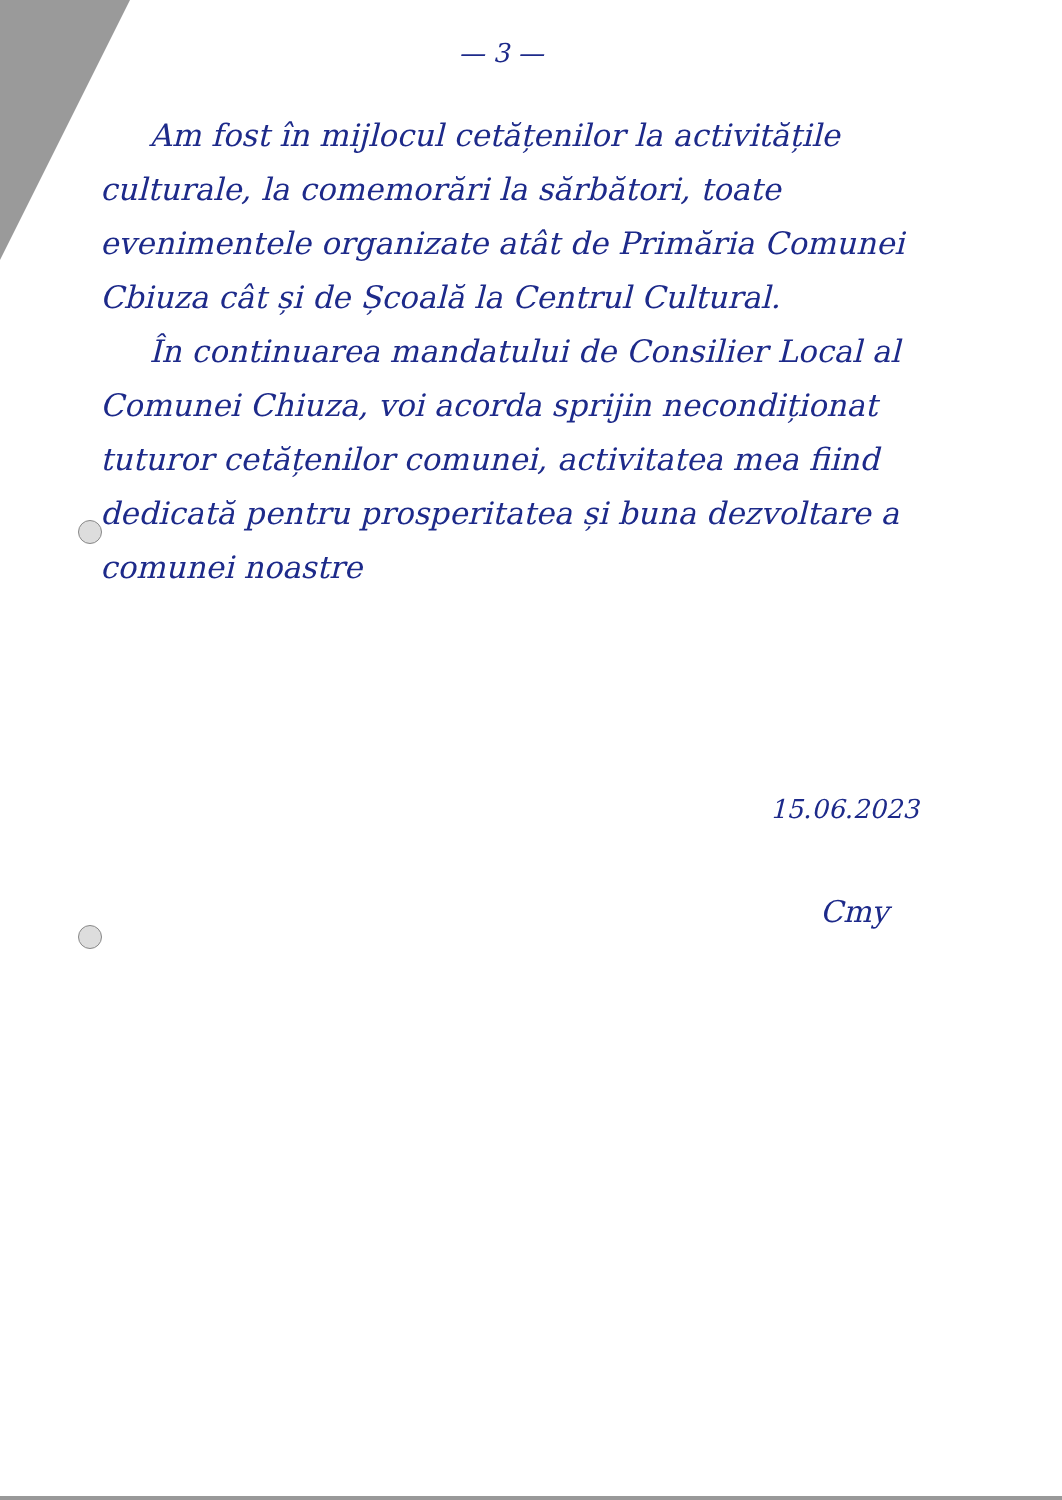— 3 —
Am fost în mijlocul cetățenilor la activitățile culturale, la comemorări la sărbători, toate evenimentele organizate atât de Primăria Comunei Cbiuza cât și de Școală la Centrul Cultural.
În continuarea mandatului de Consilier Local al Comunei Chiuza, voi acorda sprijin necondiționat tuturor cetățenilor comunei, activitatea mea fiind dedicată pentru prosperitatea și buna dezvoltare a comunei noastre
15.06.2023
Cmy